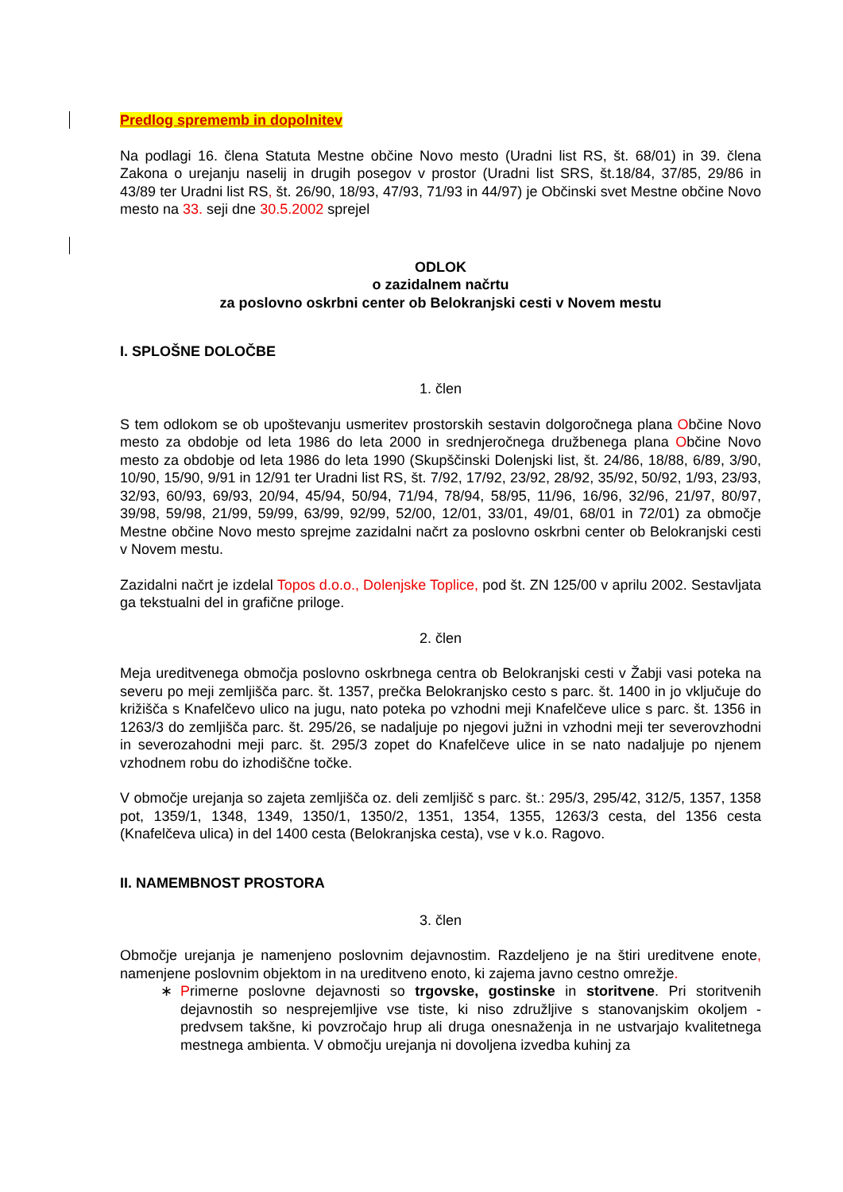Predlog sprememb in dopolnitev
Na podlagi 16. člena Statuta Mestne občine Novo mesto (Uradni list RS, št. 68/01) in 39. člena Zakona o urejanju naselij in drugih posegov v prostor (Uradni list SRS, št.18/84, 37/85, 29/86 in 43/89 ter Uradni list RS, št. 26/90, 18/93, 47/93, 71/93 in 44/97) je Občinski svet Mestne občine Novo mesto na 33. seji dne 30.5.2002 sprejel
ODLOK
o zazidalnem načrtu
za poslovno oskrbni center ob Belokranjski cesti v Novem mestu
I. SPLOŠNE DOLOČBE
1. člen
S tem odlokom se ob upoštevanju usmeritev prostorskih sestavin dolgoročnega plana Občine Novo mesto za obdobje od leta 1986 do leta 2000 in srednjeročnega družbenega plana Občine Novo mesto za obdobje od leta 1986 do leta 1990 (Skupščinski Dolenjski list, št. 24/86, 18/88, 6/89, 3/90, 10/90, 15/90, 9/91 in 12/91 ter Uradni list RS, št. 7/92, 17/92, 23/92, 28/92, 35/92, 50/92, 1/93, 23/93, 32/93, 60/93, 69/93, 20/94, 45/94, 50/94, 71/94, 78/94, 58/95, 11/96, 16/96, 32/96, 21/97, 80/97, 39/98, 59/98, 21/99, 59/99, 63/99, 92/99, 52/00, 12/01, 33/01, 49/01, 68/01 in 72/01) za območje Mestne občine Novo mesto sprejme zazidalni načrt za poslovno oskrbni center ob Belokranjski cesti v Novem mestu.
Zazidalni načrt je izdelal Topos d.o.o., Dolenjske Toplice, pod št. ZN 125/00 v aprilu 2002. Sestavljata ga tekstualni del in grafične priloge.
2. člen
Meja ureditvenega območja poslovno oskrbnega centra ob Belokranjski cesti v Žabji vasi poteka na severu po meji zemljišča parc. št. 1357, prečka Belokranjsko cesto s parc. št. 1400 in jo vključuje do križišča s Knafelčevo ulico na jugu, nato poteka po vzhodni meji Knafelčeve ulice s parc. št. 1356 in 1263/3 do zemljišča parc. št. 295/26, se nadaljuje po njegovi južni in vzhodni meji ter severovzhodni in severozahodni meji parc. št. 295/3 zopet do Knafelčeve ulice in se nato nadaljuje po njenem vzhodnem robu do izhodiščne točke.
V območje urejanja so zajeta zemljišča oz. deli zemljišč s parc. št.: 295/3, 295/42, 312/5, 1357, 1358 pot, 1359/1, 1348, 1349, 1350/1, 1350/2, 1351, 1354, 1355, 1263/3 cesta, del 1356 cesta (Knafelčeva ulica) in del 1400 cesta (Belokranjska cesta), vse v k.o. Ragovo.
II. NAMEMBNOST PROSTORA
3. člen
Območje urejanja je namenjeno poslovnim dejavnostim. Razdeljeno je na štiri ureditvene enote, namenjene poslovnim objektom in na ureditveno enoto, ki zajema javno cestno omrežje.
∗ Primerne poslovne dejavnosti so trgovske, gostinske in storitvene. Pri storitvenih dejavnostih so nesprejemljive vse tiste, ki niso združljive s stanovanjskim okoljem - predvsem takšne, ki povzročajo hrup ali druga onesnaženja in ne ustvarjajo kvalitetnega mestnega ambienta. V območju urejanja ni dovoljena izvedba kuhinj za